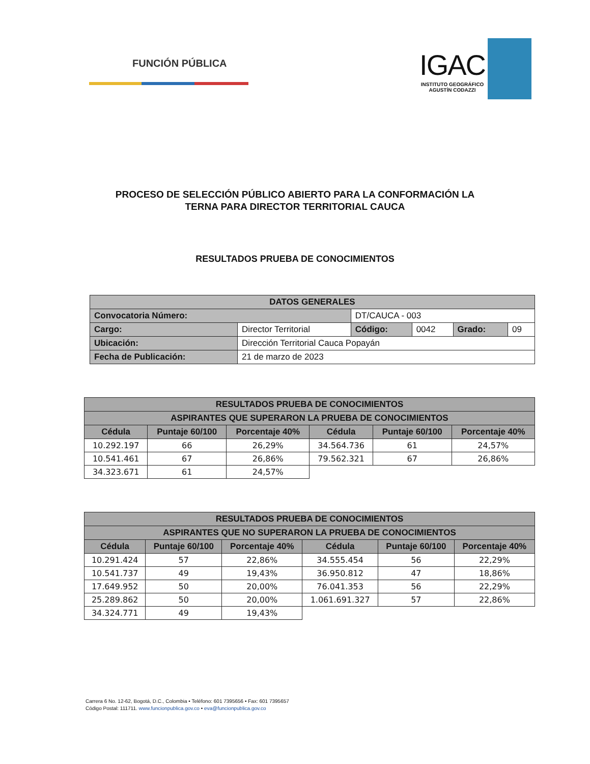FUNCIÓN PÚBLICA
IGAC
INSTITUTO GEOGRÁFICO
AGUSTÍN CODAZZI
PROCESO DE SELECCIÓN PÚBLICO ABIERTO PARA LA CONFORMACIÓN LA
TERNA PARA DIRECTOR TERRITORIAL CAUCA
RESULTADOS PRUEBA DE CONOCIMIENTOS
| DATOS GENERALES | | | | | |
| --- | --- | --- | --- | --- | --- |
| Convocatoria Número: | | DT/CAUCA - 003 | | | |
| Cargo: | Director Territorial | Código: | 0042 | Grado: | 09 |
| Ubicación: | Dirección Territorial Cauca Popayán | | | | |
| Fecha de Publicación: | 21 de marzo de 2023 | | | | |
| RESULTADOS PRUEBA DE CONOCIMIENTOS | | | | | |
| --- | --- | --- | --- | --- | --- |
| ASPIRANTES QUE SUPERARON LA PRUEBA DE CONOCIMIENTOS | | | | | |
| Cédula | Puntaje 60/100 | Porcentaje 40% | Cédula | Puntaje 60/100 | Porcentaje 40% |
| 10.292.197 | 66 | 26,29% | 34.564.736 | 61 | 24,57% |
| 10.541.461 | 67 | 26,86% | 79.562.321 | 67 | 26,86% |
| 34.323.671 | 61 | 24,57% | | | |
| RESULTADOS PRUEBA DE CONOCIMIENTOS | | | | | |
| --- | --- | --- | --- | --- | --- |
| ASPIRANTES QUE NO SUPERARON LA PRUEBA DE CONOCIMIENTOS | | | | | |
| Cédula | Puntaje 60/100 | Porcentaje 40% | Cédula | Puntaje 60/100 | Porcentaje 40% |
| 10.291.424 | 57 | 22,86% | 34.555.454 | 56 | 22,29% |
| 10.541.737 | 49 | 19,43% | 36.950.812 | 47 | 18,86% |
| 17.649.952 | 50 | 20,00% | 76.041.353 | 56 | 22,29% |
| 25.289.862 | 50 | 20,00% | 1.061.691.327 | 57 | 22,86% |
| 34.324.771 | 49 | 19,43% | | | |
Carrera 6 No. 12-62, Bogotá, D.C., Colombia • Teléfono: 601 7395656 • Fax: 601 7395657
Código Postal: 111711. www.funcionpublica.gov.co • eva@funcionpublica.gov.co